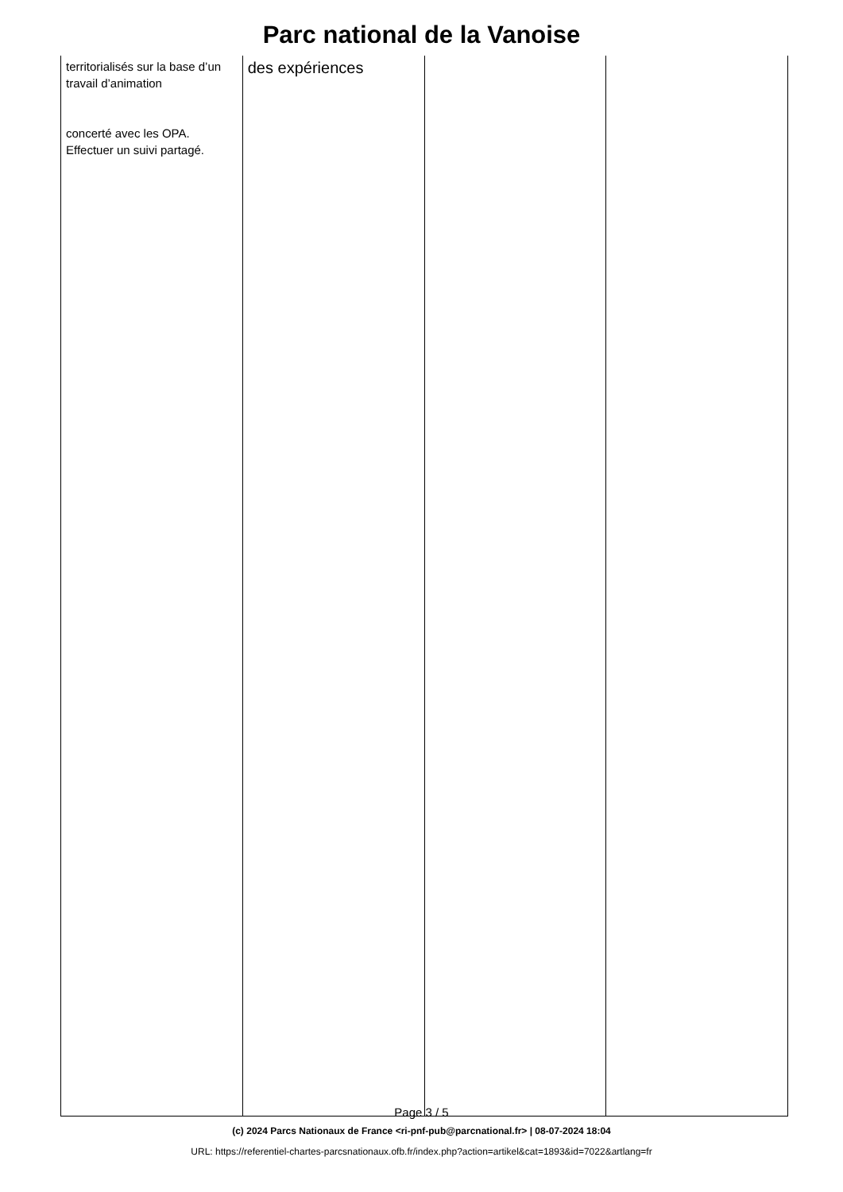Parc national de la Vanoise
| territorialisés sur la base d’un travail d’animation concerté avec les OPA. Effectuer un suivi partagé. | des expériences | | |
Page 3 / 5
(c) 2024 Parcs Nationaux de France <ri-pnf-pub@parcnational.fr> | 08-07-2024 18:04
URL: https://referentiel-chartes-parcsnationaux.ofb.fr/index.php?action=artikel&cat=1893&id=7022&artlang=fr